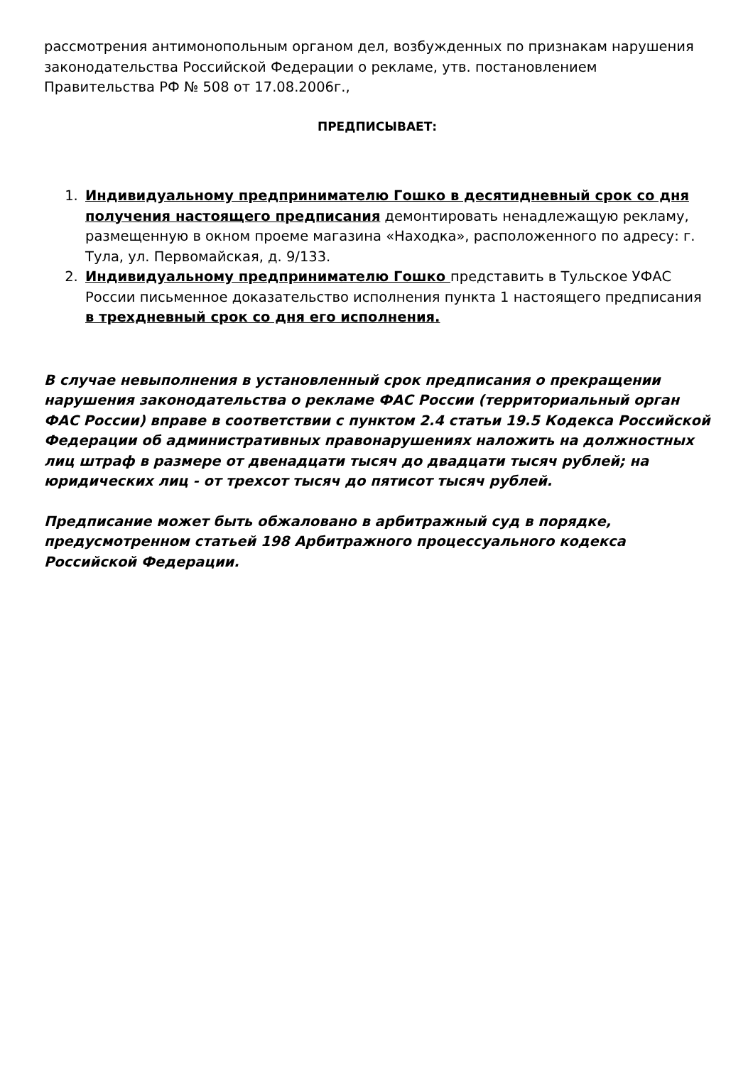рассмотрения антимонопольным органом дел, возбужденных по признакам нарушения законодательства Российской Федерации о рекламе, утв. постановлением Правительства РФ № 508 от 17.08.2006г.,
ПРЕДПИСЫВАЕТ:
1. Индивидуальному предпринимателю Гошко в десятидневный срок со дня получения настоящего предписания демонтировать ненадлежащую рекламу, размещенную в окном проеме магазина «Находка», расположенного по адресу: г. Тула, ул. Первомайская, д. 9/133.
2. Индивидуальному предпринимателю Гошко представить в Тульское УФАС России письменное доказательство исполнения пункта 1 настоящего предписания в трехдневный срок со дня его исполнения.
В случае невыполнения в установленный срок предписания о прекращении нарушения законодательства о рекламе ФАС России (территориальный орган ФАС России) вправе в соответствии с пунктом 2.4 статьи 19.5 Кодекса Российской Федерации об административных правонарушениях наложить на должностных лиц штраф в размере от двенадцати тысяч до двадцати тысяч рублей; на юридических лиц - от трехсот тысяч до пятисот тысяч рублей.
Предписание может быть обжаловано в арбитражный суд в порядке, предусмотренном статьей 198 Арбитражного процессуального кодекса Российской Федерации.